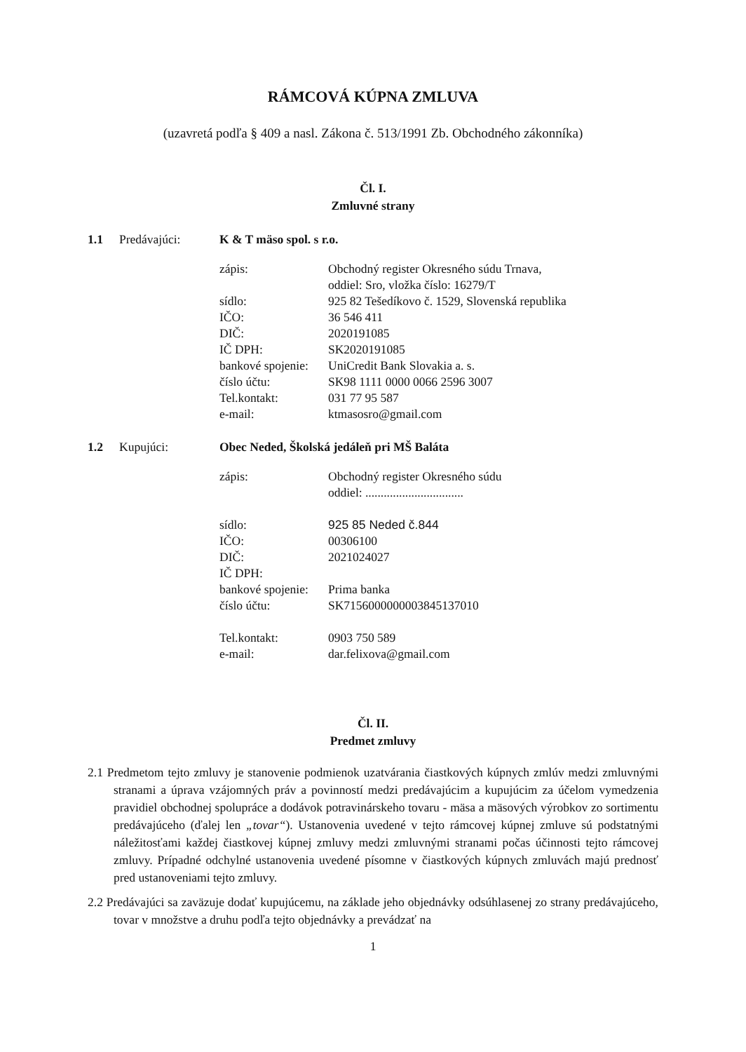RÁMCOVÁ KÚPNA ZMLUVA
(uzavretá podľa § 409 a nasl. Zákona č. 513/1991 Zb. Obchodného zákonníka)
Čl. I.
Zmluvné strany
1.1 Predávajúci: K & T mäso spol. s r.o.
zápis: Obchodný register Okresného súdu Trnava,
oddiel: Sro, vložka číslo: 16279/T
sídlo: 925 82 Tešedíkovo č. 1529, Slovenská republika
IČO: 36 546 411
DIČ: 2020191085
IČ DPH: SK2020191085
bankové spojenie: UniCredit Bank Slovakia a. s.
číslo účtu: SK98 1111 0000 0066 2596 3007
Tel.kontakt: 031 77 95 587
e-mail: ktmasosro@gmail.com
1.2 Kupujúci: Obec Neded, Školská jedáleň pri MŠ Baláta
zápis: Obchodný register Okresného súdu
oddiel: ................................
sídlo: 925 85 Neded č.844
IČO: 00306100
DIČ: 2021024027
IČ DPH:
bankové spojenie: Prima banka
číslo účtu: SK7156000000003845137010
Tel.kontakt: 0903 750 589
e-mail: dar.felixova@gmail.com
Čl. II.
Predmet zmluvy
2.1 Predmetom tejto zmluvy je stanovenie podmienok uzatvárania čiastkových kúpnych zmlúv medzi zmluvnými stranami a úprava vzájomných práv a povinností medzi predávajúcim a kupujúcim za účelom vymedzenia pravidiel obchodnej spolupráce a dodávok potravinárskeho tovaru - mäsa a mäsových výrobkov zo sortimentu predávajúceho (ďalej len „tovar“). Ustanovenia uvedené v tejto rámcovej kúpnej zmluve sú podstatnými náležitosťami každej čiastkovej kúpnej zmluvy medzi zmluvnými stranami počas účinnosti tejto rámcovej zmluvy. Prípadné odchylné ustanovenia uvedené písomne v čiastkových kúpnych zmluvách majú prednosť pred ustanoveniami tejto zmluvy.
2.2 Predávajúci sa zaväzuje dodať kupujúcemu, na základe jeho objednávky odsúhlasenej zo strany predávajúceho, tovar v množstve a druhu podľa tejto objednávky a prevádzať na
1